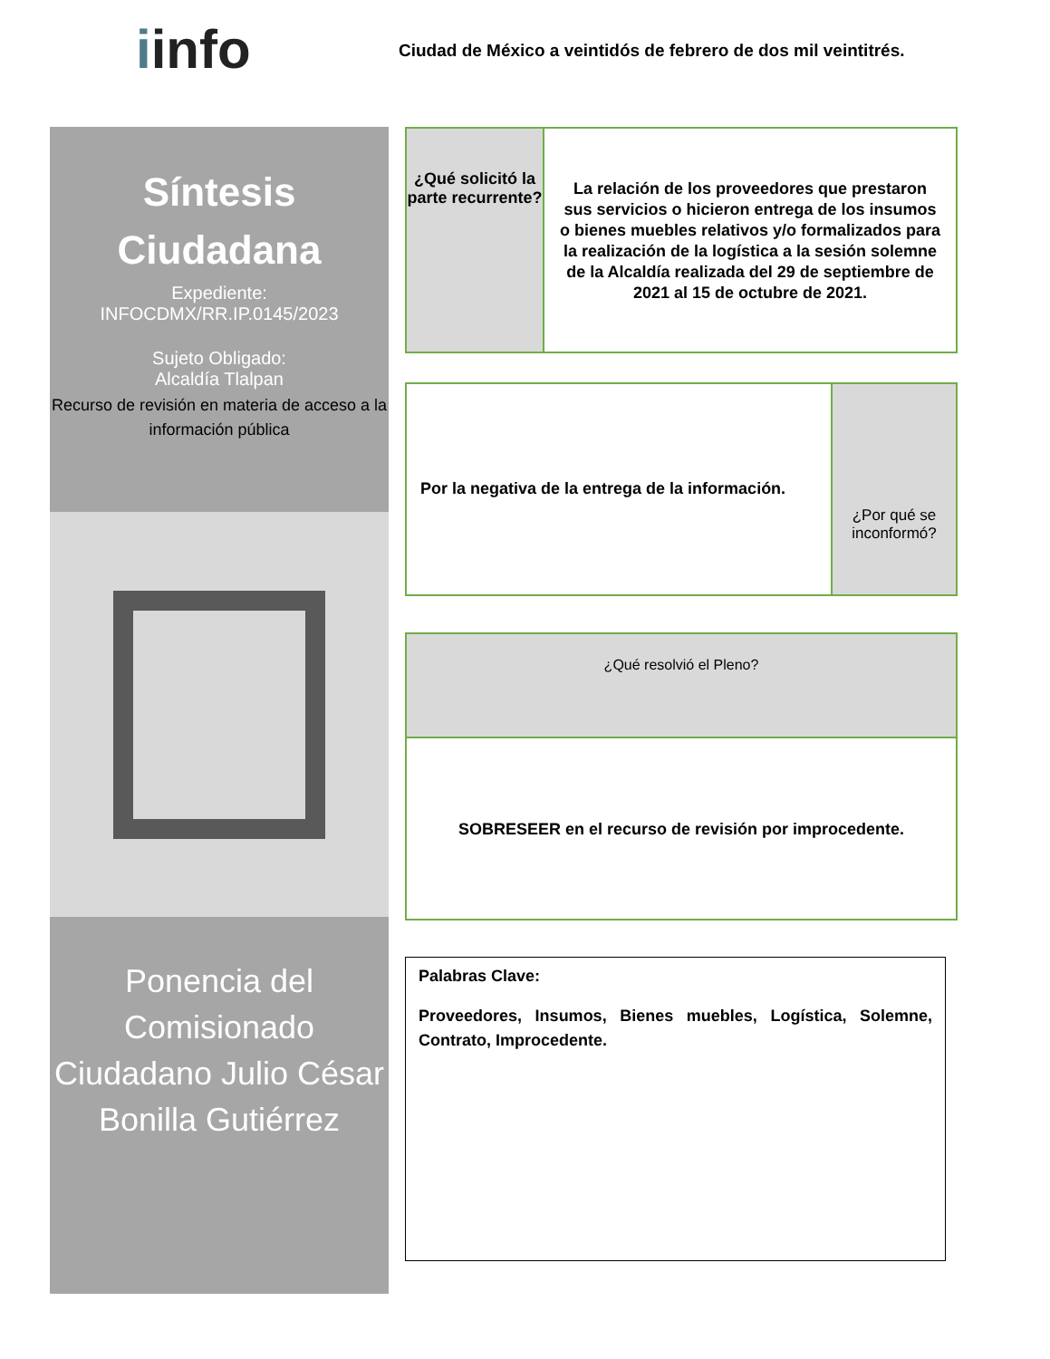iinfo
Ciudad de México a veintidós de febrero de dos mil veintitrés.
Síntesis
Ciudadana
Expediente:
INFOCDMX/RR.IP.0145/2023
Sujeto Obligado:
Alcaldía Tlalpan
Recurso de revisión en materia de acceso a la información pública
Ponencia del Comisionado Ciudadano Julio César Bonilla Gutiérrez
¿Qué solicitó la parte recurrente?
La relación de los proveedores que prestaron sus servicios o hicieron entrega de los insumos o bienes muebles relativos y/o formalizados para la realización de la logística a la sesión solemne de la Alcaldía realizada del 29 de septiembre de 2021 al 15 de octubre de 2021.
Por la negativa de la entrega de la información.
¿Por qué se inconformó?
¿Qué resolvió el Pleno?
SOBRESEER en el recurso de revisión por improcedente.
Palabras Clave:
Proveedores, Insumos, Bienes muebles, Logística, Solemne, Contrato, Improcedente.